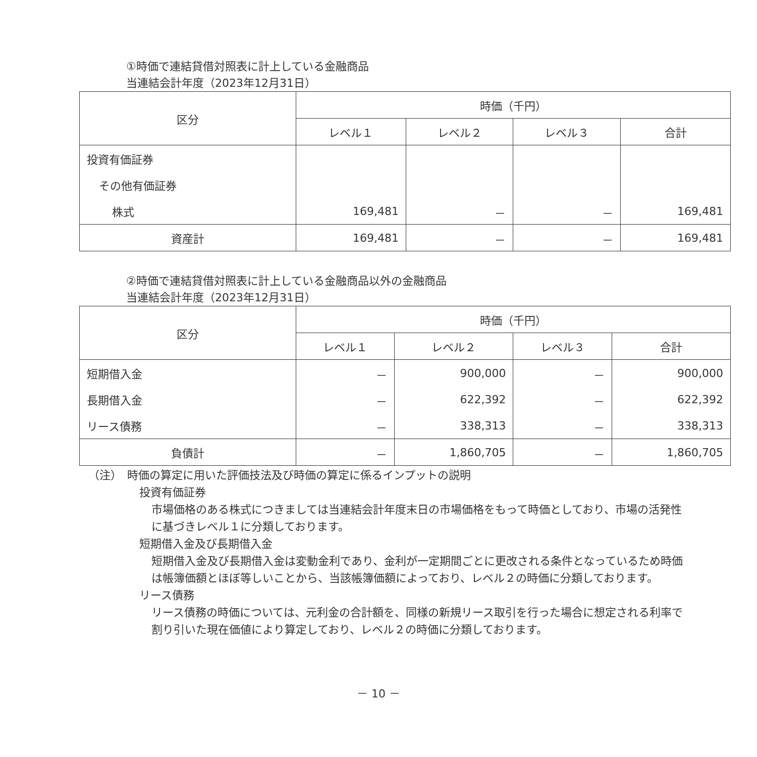①時価で連結貸借対照表に計上している金融商品
当連結会計年度（2023年12月31日）
| 区分 | 時価（千円） | | | |
| --- | --- | --- | --- | --- |
| | レベル１ | レベル２ | レベル３ | 合計 |
| 投資有価証券 | | | | |
| その他有価証券 | | | | |
| 株式 | 169,481 | － | － | 169,481 |
| 資産計 | 169,481 | － | － | 169,481 |
②時価で連結貸借対照表に計上している金融商品以外の金融商品
当連結会計年度（2023年12月31日）
| 区分 | 時価（千円） | | | |
| --- | --- | --- | --- | --- |
| | レベル１ | レベル２ | レベル３ | 合計 |
| 短期借入金 | － | 900,000 | － | 900,000 |
| 長期借入金 | － | 622,392 | － | 622,392 |
| リース債務 | － | 338,313 | － | 338,313 |
| 負債計 | － | 1,860,705 | － | 1,860,705 |
（注）　時価の算定に用いた評価技法及び時価の算定に係るインプットの説明
投資有価証券
市場価格のある株式につきましては当連結会計年度末日の市場価格をもって時価としており、市場の活発性に基づきレベル１に分類しております。
短期借入金及び長期借入金
短期借入金及び長期借入金は変動金利であり、金利が一定期間ごとに更改される条件となっているため時価は帳簿価額とほぼ等しいことから、当該帳簿価額によっており、レベル２の時価に分類しております。
リース債務
リース債務の時価については、元利金の合計額を、同様の新規リース取引を行った場合に想定される利率で割り引いた現在価値により算定しており、レベル２の時価に分類しております。
－ 10 －